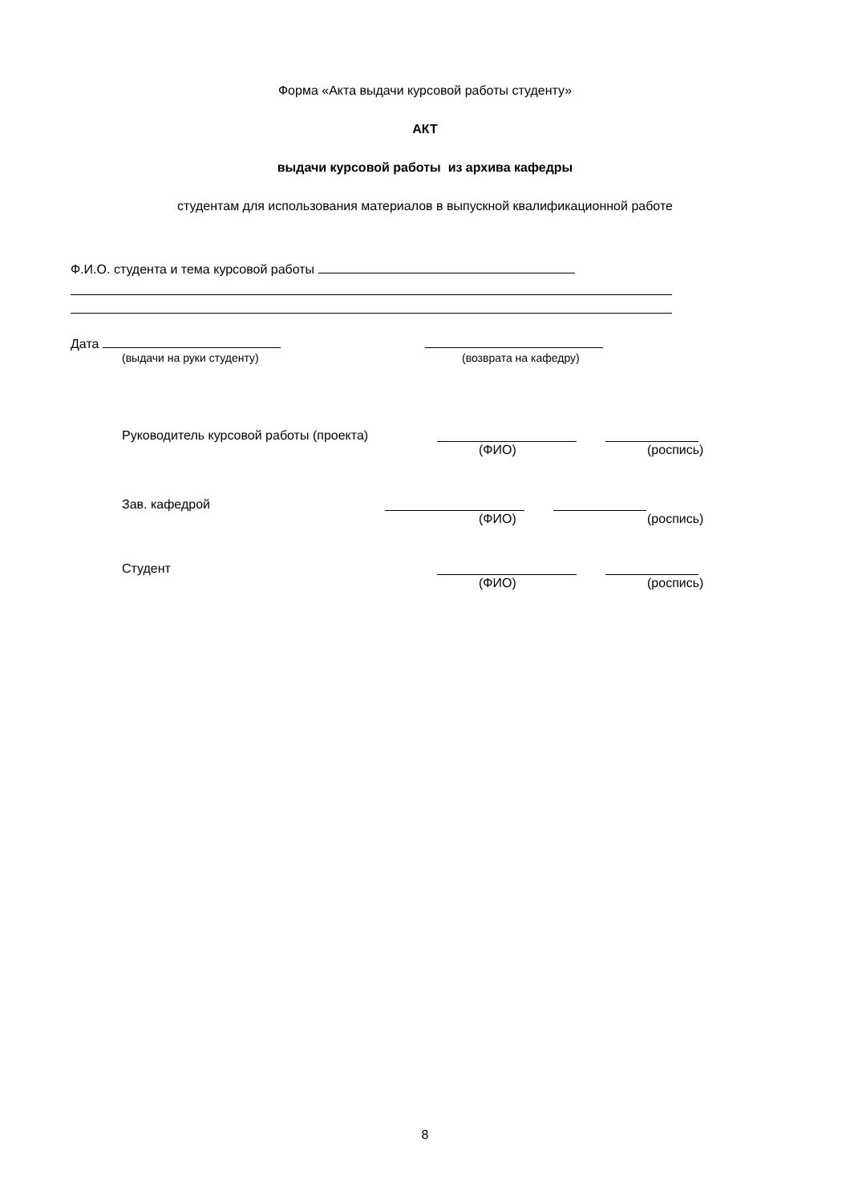Форма «Акта выдачи курсовой работы студенту»
АКТ
выдачи курсовой работы из архива кафедры
студентам для использования материалов в выпускной квалификационной работе
Ф.И.О. студента и тема курсовой работы
Дата
(выдачи на руки студенту) (возврата на кафедру)
Руководитель курсовой работы (проекта)
(ФИО) (роспись)
Зав. кафедрой
(ФИО) (роспись)
Студент
(ФИО) (роспись)
8